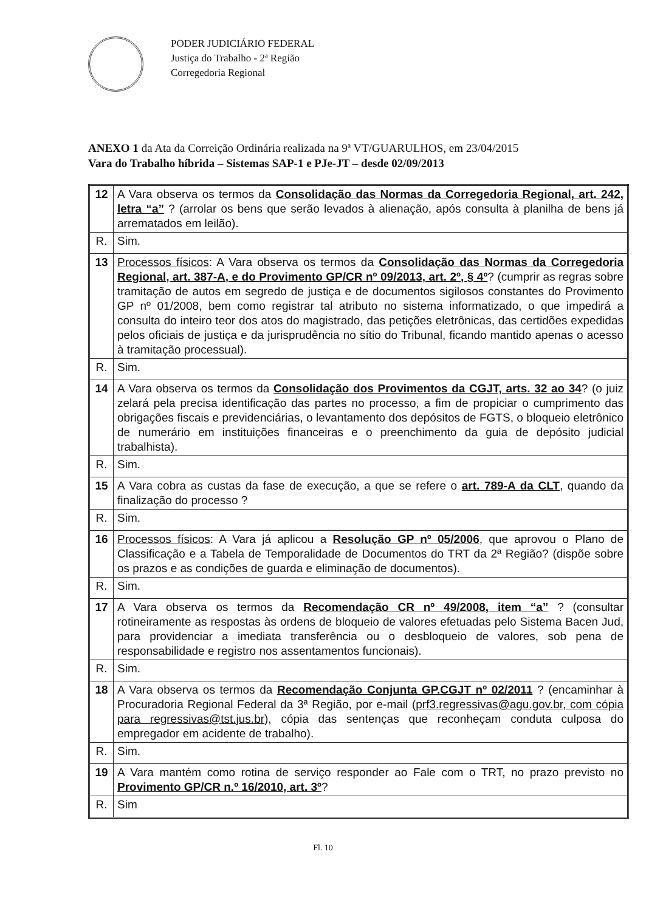PODER JUDICIÁRIO FEDERAL
Justiça do Trabalho - 2ª Região
Corregedoria Regional
ANEXO 1 da Ata da Correição Ordinária realizada na 9ª VT/GUARULHOS, em 23/04/2015
Vara do Trabalho híbrida – Sistemas SAP-1 e PJe-JT – desde 02/09/2013
| 12 | A Vara observa os termos da Consolidação das Normas da Corregedoria Regional, art. 242, letra “a” ? (arrolar os bens que serão levados à alienação, após consulta à planilha de bens já arrematados em leilão). |
| R. | Sim. |
| 13 | Processos físicos : A Vara observa os termos da Consolidação das Normas da Corregedoria Regional, art. 387-A, e do Provimento GP/CR nº 09/2013, art. 2º, § 4º ? (cumprir as regras sobre tramitação de autos em segredo de justiça e de documentos sigilosos constantes do Provimento GP nº 01/2008, bem como registrar tal atributo no sistema informatizado, o que impedirá a consulta do inteiro teor dos atos do magistrado, das petições eletrônicas, das certidões expedidas pelos oficiais de justiça e da jurisprudência no sítio do Tribunal, ficando mantido apenas o acesso à tramitação processual). |
| R. | Sim. |
| 14 | A Vara observa os termos da Consolidação dos Provimentos da CGJT, arts. 32 ao 34 ? (o juiz zelará pela precisa identificação das partes no processo, a fim de propiciar o cumprimento das obrigações fiscais e previdenciárias, o levantamento dos depósitos de FGTS, o bloqueio eletrônico de numerário em instituições financeiras e o preenchimento da guia de depósito judicial trabalhista). |
| R. | Sim. |
| 15 | A Vara cobra as custas da fase de execução, a que se refere o art. 789-A da CLT , quando da finalização do processo ? |
| R. | Sim. |
| 16 | Processos físicos : A Vara já aplicou a Resolução GP nº 05/2006 , que aprovou o Plano de Classificação e a Tabela de Temporalidade de Documentos do TRT da 2ª Região? (dispõe sobre os prazos e as condições de guarda e eliminação de documentos). |
| R. | Sim. |
| 17 | A Vara observa os termos da Recomendação CR nº 49/2008, item “a” ? (consultar rotineiramente as respostas às ordens de bloqueio de valores efetuadas pelo Sistema Bacen Jud, para providenciar a imediata transferência ou o desbloqueio de valores, sob pena de responsabilidade e registro nos assentamentos funcionais). |
| R. | Sim. |
| 18 | A Vara observa os termos da Recomendação Conjunta GP.CGJT nº 02/2011 ? (encaminhar à Procuradoria Regional Federal da 3ª Região, por e-mail ( prf3.regressivas@agu.gov.br, com cópia para regressivas@tst.jus.br ), cópia das sentenças que reconheçam conduta culposa do empregador em acidente de trabalho). |
| R. | Sim. |
| 19 | A Vara mantém como rotina de serviço responder ao Fale com o TRT, no prazo previsto no Provimento GP/CR n.º 16/2010, art. 3º ? |
| R. | Sim |
Fl. 10